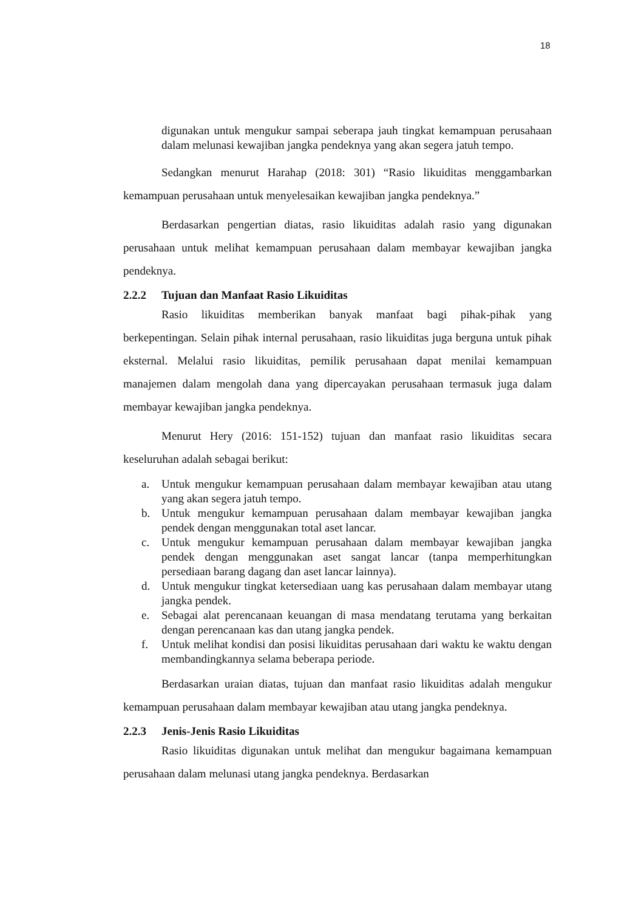18
digunakan untuk mengukur sampai seberapa jauh tingkat kemampuan perusahaan dalam melunasi kewajiban jangka pendeknya yang akan segera jatuh tempo.
Sedangkan menurut Harahap (2018: 301) “Rasio likuiditas menggambarkan kemampuan perusahaan untuk menyelesaikan kewajiban jangka pendeknya.”
Berdasarkan pengertian diatas, rasio likuiditas adalah rasio yang digunakan perusahaan untuk melihat kemampuan perusahaan dalam membayar kewajiban jangka pendeknya.
2.2.2 Tujuan dan Manfaat Rasio Likuiditas
Rasio likuiditas memberikan banyak manfaat bagi pihak-pihak yang berkepentingan. Selain pihak internal perusahaan, rasio likuiditas juga berguna untuk pihak eksternal. Melalui rasio likuiditas, pemilik perusahaan dapat menilai kemampuan manajemen dalam mengolah dana yang dipercayakan perusahaan termasuk juga dalam membayar kewajiban jangka pendeknya.
Menurut Hery (2016: 151-152) tujuan dan manfaat rasio likuiditas secara keseluruhan adalah sebagai berikut:
a. Untuk mengukur kemampuan perusahaan dalam membayar kewajiban atau utang yang akan segera jatuh tempo.
b. Untuk mengukur kemampuan perusahaan dalam membayar kewajiban jangka pendek dengan menggunakan total aset lancar.
c. Untuk mengukur kemampuan perusahaan dalam membayar kewajiban jangka pendek dengan menggunakan aset sangat lancar (tanpa memperhitungkan persediaan barang dagang dan aset lancar lainnya).
d. Untuk mengukur tingkat ketersediaan uang kas perusahaan dalam membayar utang jangka pendek.
e. Sebagai alat perencanaan keuangan di masa mendatang terutama yang berkaitan dengan perencanaan kas dan utang jangka pendek.
f. Untuk melihat kondisi dan posisi likuiditas perusahaan dari waktu ke waktu dengan membandingkannya selama beberapa periode.
Berdasarkan uraian diatas, tujuan dan manfaat rasio likuiditas adalah mengukur kemampuan perusahaan dalam membayar kewajiban atau utang jangka pendeknya.
2.2.3 Jenis-Jenis Rasio Likuiditas
Rasio likuiditas digunakan untuk melihat dan mengukur bagaimana kemampuan perusahaan dalam melunasi utang jangka pendeknya. Berdasarkan